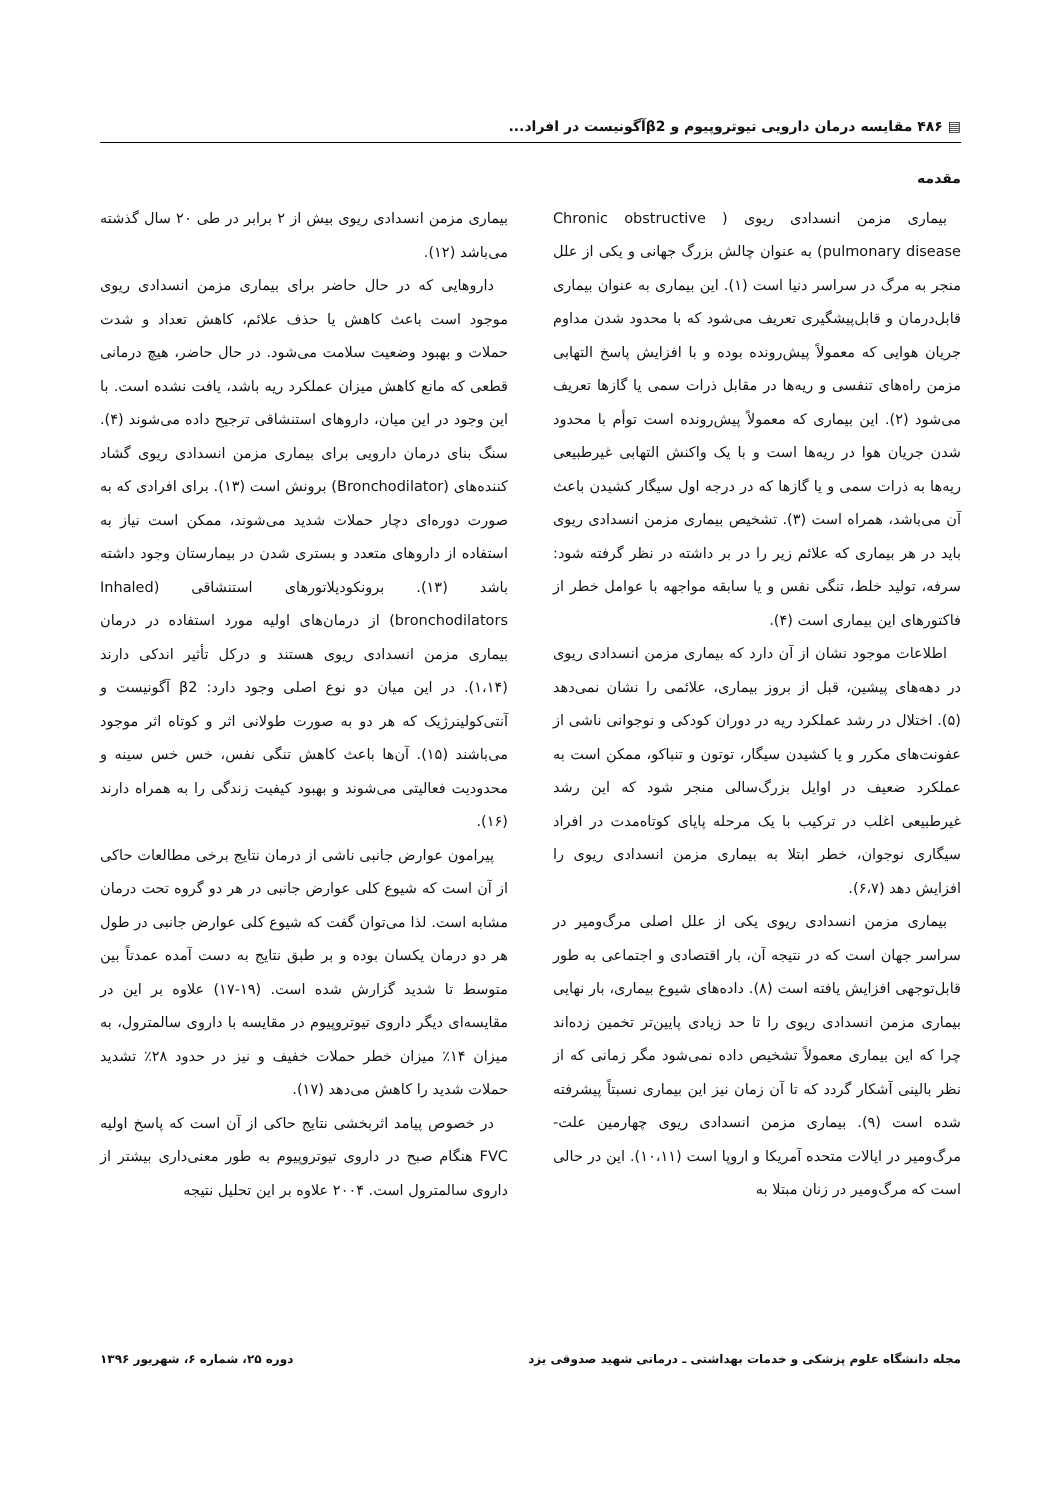▤ ۴۸۶ مقایسه درمان دارویی تیوتروپیوم و β2آگونیست در افراد...
مقدمه
بیماری مزمن انسدادی ریوی ( Chronic obstructive pulmonary disease) به عنوان چالش بزرگ جهانی و یکی از علل منجر به مرگ در سراسر دنیا است (۱). این بیماری به عنوان بیماری قابل‌درمان و قابل‌پیشگیری تعریف می‌شود که با محدود شدن مداوم جریان هوایی که معمولاً پیش‌رونده بوده و با افزایش پاسخ التهابی مزمن راه‌های تنفسی و ریه‌ها در مقابل ذرات سمی یا گازها تعریف می‌شود (۲). این بیماری که معمولاً پیش‌رونده است توأم با محدود شدن جریان هوا در ریه‌ها است و با یک واکنش التهابی غیرطبیعی ریه‌ها به ذرات سمی و یا گازها که در درجه اول سیگار کشیدن باعث آن می‌باشد، همراه است (۳). تشخیص بیماری مزمن انسدادی ریوی باید در هر بیماری که علائم زیر را در بر داشته در نظر گرفته شود: سرفه، تولید خلط، تنگی نفس و یا سابقه مواجهه با عوامل خطر از فاکتورهای این بیماری است (۴).
اطلاعات موجود نشان از آن دارد که بیماری مزمن انسدادی ریوی در دهه‌های پیشین، قبل از بروز بیماری، علائمی را نشان نمی‌دهد (۵). اختلال در رشد عملکرد ریه در دوران کودکی و نوجوانی ناشی از عفونت‌های مکرر و یا کشیدن سیگار، توتون و تنباکو، ممکن است به عملکرد ضعیف در اوایل بزرگ‌سالی منجر شود که این رشد غیرطبیعی اغلب در ترکیب با یک مرحله پایای کوتاه‌مدت در افراد سیگاری نوجوان، خطر ابتلا به بیماری مزمن انسدادی ریوی را افزایش دهد (۶،۷).
بیماری مزمن انسدادی ریوی یکی از علل اصلی مرگ‌ومیر در سراسر جهان است که در نتیجه آن، بار اقتصادی و اجتماعی به طور قابل‌توجهی افزایش یافته است (۸). داده‌های شیوع بیماری، بار نهایی بیماری مزمن انسدادی ریوی را تا حد زیادی پایین‌تر تخمین زده‌اند چرا که این بیماری معمولاً تشخیص داده نمی‌شود مگر زمانی که از نظر بالینی آشکار گردد که تا آن زمان نیز این بیماری نسبتاً پیشرفته شده است (۹). بیماری مزمن انسدادی ریوی چهارمین علت- مرگ‌ومیر در ایالات متحده آمریکا و اروپا است (۱۰،۱۱). این در حالی است که مرگ‌ومیر در زنان مبتلا به
بیماری مزمن انسدادی ریوی بیش از ۲ برابر در طی ۲۰ سال گذشته می‌باشد (۱۲).
داروهایی که در حال حاضر برای بیماری مزمن انسدادی ریوی موجود است باعث کاهش یا حذف علائم، کاهش تعداد و شدت حملات و بهبود وضعیت سلامت می‌شود. در حال حاضر، هیچ درمانی قطعی که مانع کاهش میزان عملکرد ریه باشد، یافت نشده است. با این وجود در این میان، داروهای استنشاقی ترجیح داده می‌شوند (۴). سنگ بنای درمان دارویی برای بیماری مزمن انسدادی ریوی گشاد کننده‌های (Bronchodilator) برونش است (۱۳). برای افرادی که به صورت دوره‌ای دچار حملات شدید می‌شوند، ممکن است نیاز به استفاده از داروهای متعدد و بستری شدن در بیمارستان وجود داشته باشد (۱۳). برونکودیلاتورهای استنشاقی (Inhaled bronchodilators) از درمان‌های اولیه مورد استفاده در درمان بیماری مزمن انسدادی ریوی هستند و درکل تأثیر اندکی دارند (۱،۱۴). در این میان دو نوع اصلی وجود دارد: β2 آگونیست و آنتی‌کولینرژیک که هر دو به صورت طولانی اثر و کوتاه اثر موجود می‌باشند (۱۵). آن‌ها باعث کاهش تنگی نفس، خس خس سینه و محدودیت فعالیتی می‌شوند و بهبود کیفیت زندگی را به همراه دارند (۱۶).
پیرامون عوارض جانبی ناشی از درمان نتایج برخی مطالعات حاکی از آن است که شیوع کلی عوارض جانبی در هر دو گروه تحت درمان مشابه است. لذا می‌توان گفت که شیوع کلی عوارض جانبی در طول هر دو درمان یکسان بوده و بر طبق نتایج به دست آمده عمدتاً بین متوسط تا شدید گزارش شده است. (۱۹-۱۷) علاوه بر این در مقایسه‌ای دیگر داروی تیوتروپیوم در مقایسه با داروی سالمترول، به میزان ۱۴٪ میزان خطر حملات خفیف و نیز در حدود ۲۸٪ تشدید حملات شدید را کاهش می‌دهد (۱۷).
در خصوص پیامد اثربخشی نتایج حاکی از آن است که پاسخ اولیه FVC هنگام صبح در داروی تیوتروپیوم به طور معنی‌داری بیشتر از داروی سالمترول است. ۲۰۰۴ علاوه بر این تحلیل نتیجه
مجله دانشگاه علوم پزشکی و خدمات بهداشتی ـ درمانی شهید صدوقی یزد دوره ۲۵، شماره ۶، شهریور ۱۳۹۶